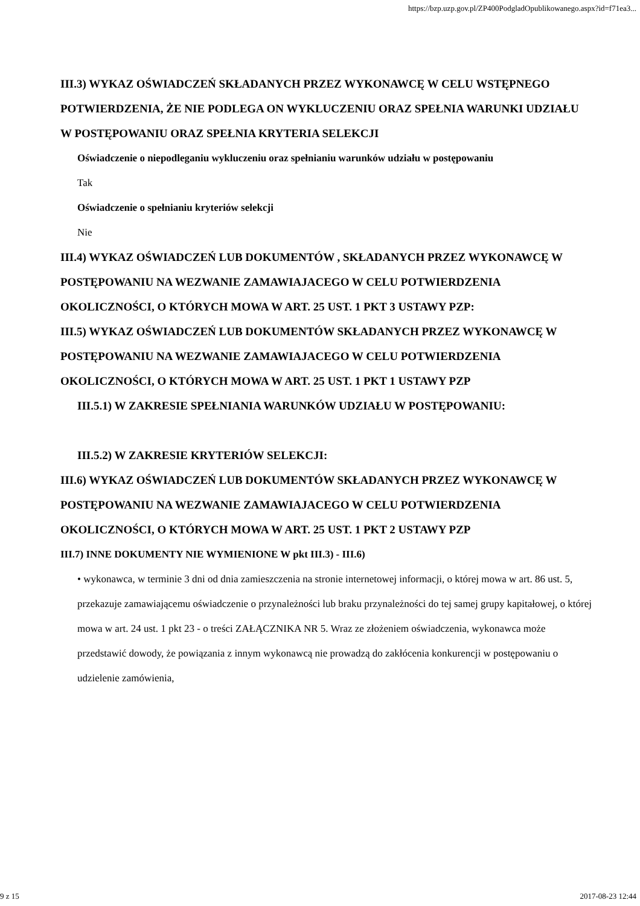https://bzp.uzp.gov.pl/ZP400PodgladOpublikowanego.aspx?id=f71ea3...
III.3) WYKAZ OŚWIADCZEŃ SKŁADANYCH PRZEZ WYKONAWCĘ W CELU WSTĘPNEGO POTWIERDZENIA, ŻE NIE PODLEGA ON WYKLUCZENIU ORAZ SPEŁNIA WARUNKI UDZIAŁU W POSTĘPOWANIU ORAZ SPEŁNIA KRYTERIA SELEKCJI
Oświadczenie o niepodleganiu wykluczeniu oraz spełnianiu warunków udziału w postępowaniu
Tak
Oświadczenie o spełnianiu kryteriów selekcji
Nie
III.4) WYKAZ OŚWIADCZEŃ LUB DOKUMENTÓW , SKŁADANYCH PRZEZ WYKONAWCĘ W POSTĘPOWANIU NA WEZWANIE ZAMAWIAJACEGO W CELU POTWIERDZENIA OKOLICZNOŚCI, O KTÓRYCH MOWA W ART. 25 UST. 1 PKT 3 USTAWY PZP:
III.5) WYKAZ OŚWIADCZEŃ LUB DOKUMENTÓW SKŁADANYCH PRZEZ WYKONAWCĘ W POSTĘPOWANIU NA WEZWANIE ZAMAWIAJACEGO W CELU POTWIERDZENIA OKOLICZNOŚCI, O KTÓRYCH MOWA W ART. 25 UST. 1 PKT 1 USTAWY PZP
III.5.1) W ZAKRESIE SPEŁNIANIA WARUNKÓW UDZIAŁU W POSTĘPOWANIU:
III.5.2) W ZAKRESIE KRYTERIÓW SELEKCJI:
III.6) WYKAZ OŚWIADCZEŃ LUB DOKUMENTÓW SKŁADANYCH PRZEZ WYKONAWCĘ W POSTĘPOWANIU NA WEZWANIE ZAMAWIAJACEGO W CELU POTWIERDZENIA OKOLICZNOŚCI, O KTÓRYCH MOWA W ART. 25 UST. 1 PKT 2 USTAWY PZP
III.7) INNE DOKUMENTY NIE WYMIENIONE W pkt III.3) - III.6)
• wykonawca, w terminie 3 dni od dnia zamieszczenia na stronie internetowej informacji, o której mowa w art. 86 ust. 5, przekazuje zamawiającemu oświadczenie o przynależności lub braku przynależności do tej samej grupy kapitałowej, o której mowa w art. 24 ust. 1 pkt 23 - o treści ZAŁĄCZNIKA NR 5. Wraz ze złożeniem oświadczenia, wykonawca może przedstawić dowody, że powiązania z innym wykonawcą nie prowadzą do zakłócenia konkurencji w postępowaniu o udzielenie zamówienia,
9 z 15 2017-08-23 12:44